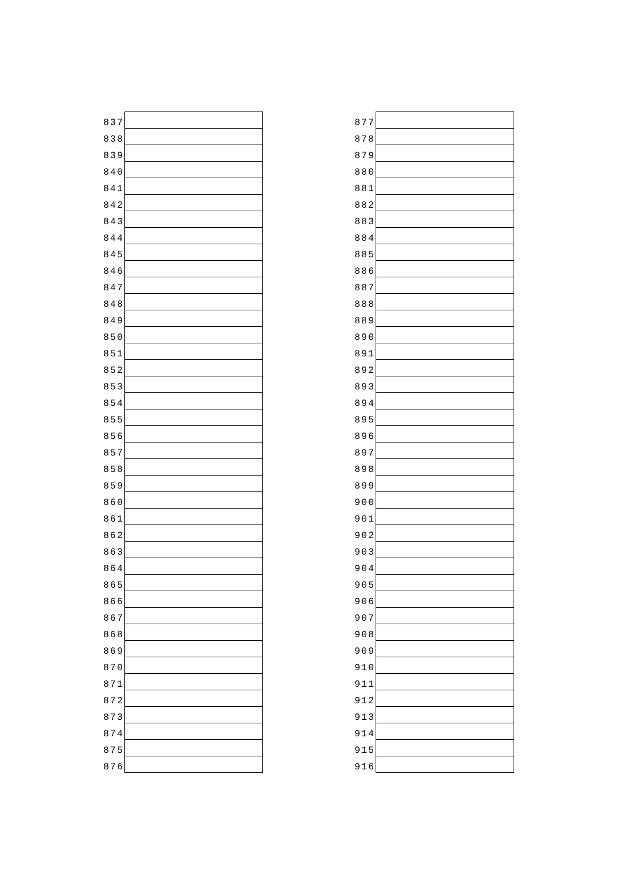| 837 | |
| 838 | |
| 839 | |
| 840 | |
| 841 | |
| 842 | |
| 843 | |
| 844 | |
| 845 | |
| 846 | |
| 847 | |
| 848 | |
| 849 | |
| 850 | |
| 851 | |
| 852 | |
| 853 | |
| 854 | |
| 855 | |
| 856 | |
| 857 | |
| 858 | |
| 859 | |
| 860 | |
| 861 | |
| 862 | |
| 863 | |
| 864 | |
| 865 | |
| 866 | |
| 867 | |
| 868 | |
| 869 | |
| 870 | |
| 871 | |
| 872 | |
| 873 | |
| 874 | |
| 875 | |
| 876 | |
| 877 | |
| 878 | |
| 879 | |
| 880 | |
| 881 | |
| 882 | |
| 883 | |
| 884 | |
| 885 | |
| 886 | |
| 887 | |
| 888 | |
| 889 | |
| 890 | |
| 891 | |
| 892 | |
| 893 | |
| 894 | |
| 895 | |
| 896 | |
| 897 | |
| 898 | |
| 899 | |
| 900 | |
| 901 | |
| 902 | |
| 903 | |
| 904 | |
| 905 | |
| 906 | |
| 907 | |
| 908 | |
| 909 | |
| 910 | |
| 911 | |
| 912 | |
| 913 | |
| 914 | |
| 915 | |
| 916 | |